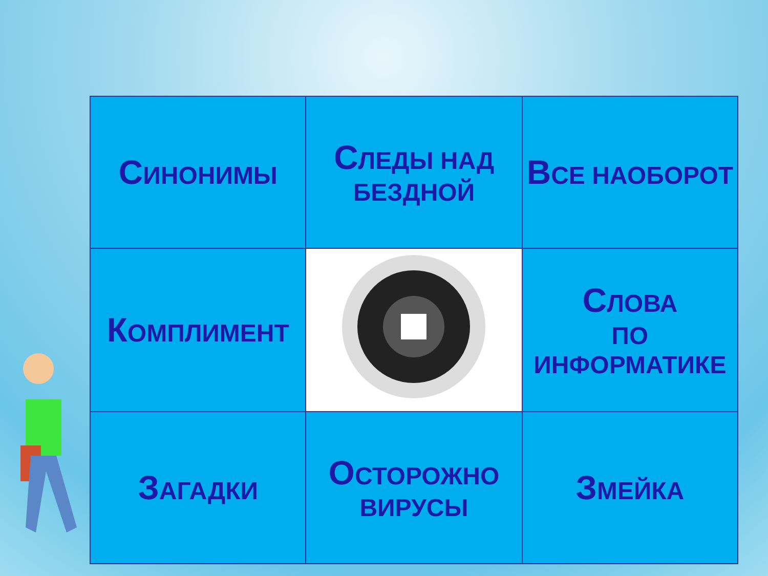| С ИНОНИМЫ | С ЛЕДЫ НАД БЕЗДНОЙ | В СЕ НАОБОРОТ |
| К ОМПЛИМЕНТ | | С ЛОВА ПО ИНФОРМАТИКЕ |
| З АГАДКИ | О СТОРОЖНО ВИРУСЫ | З МЕЙКА |